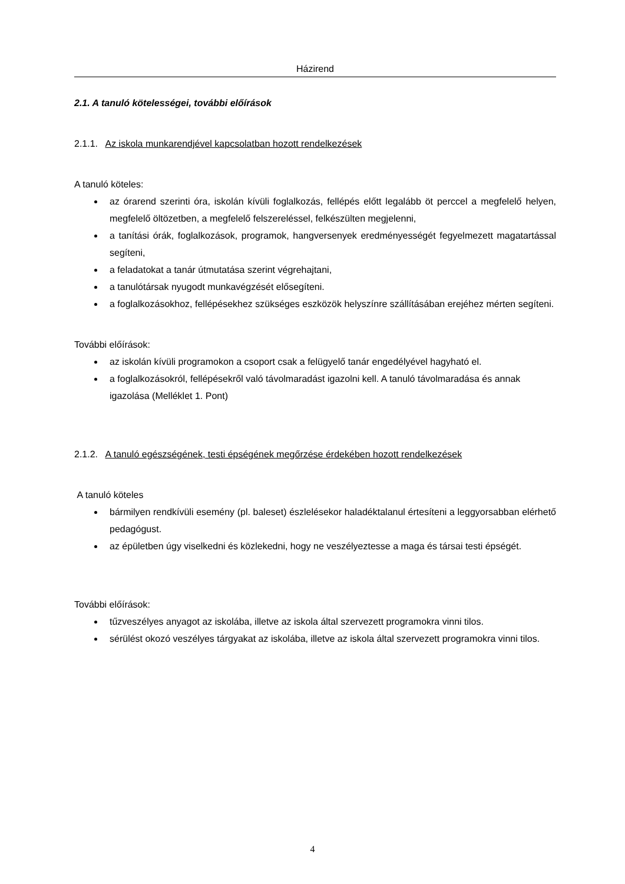Házirend
2.1. A tanuló kötelességei, további előírások
2.1.1. Az iskola munkarendjével kapcsolatban hozott rendelkezések
A tanuló köteles:
az órarend szerinti óra, iskolán kívüli foglalkozás, fellépés előtt legalább öt perccel a megfelelő helyen, megfelelő öltözetben, a megfelelő felszereléssel, felkészülten megjelenni,
a tanítási órák, foglalkozások, programok, hangversenyek eredményességét fegyelmezett magatartással segíteni,
a feladatokat a tanár útmutatása szerint végrehajtani,
a tanulótársak nyugodt munkavégzését elősegíteni.
a foglalkozásokhoz, fellépésekhez szükséges eszközök helyszínre szállításában erejéhez mérten segíteni.
További előírások:
az iskolán kívüli programokon a csoport csak a felügyelő tanár engedélyével hagyható el.
a foglalkozásokról, fellépésekről való távolmaradást igazolni kell. A tanuló távolmaradása és annak igazolása (Melléklet 1. Pont)
2.1.2. A tanuló egészségének, testi épségének megőrzése érdekében hozott rendelkezések
A tanuló köteles
bármilyen rendkívüli esemény (pl. baleset) észlelésekor haladéktalanul értesíteni a leggyorsabban elérhető pedagógust.
az épületben úgy viselkedni és közlekedni, hogy ne veszélyeztesse a maga és társai testi épségét.
További előírások:
tűzveszélyes anyagot az iskolába, illetve az iskola által szervezett programokra vinni tilos.
sérülést okozó veszélyes tárgyakat az iskolába, illetve az iskola által szervezett programokra vinni tilos.
4